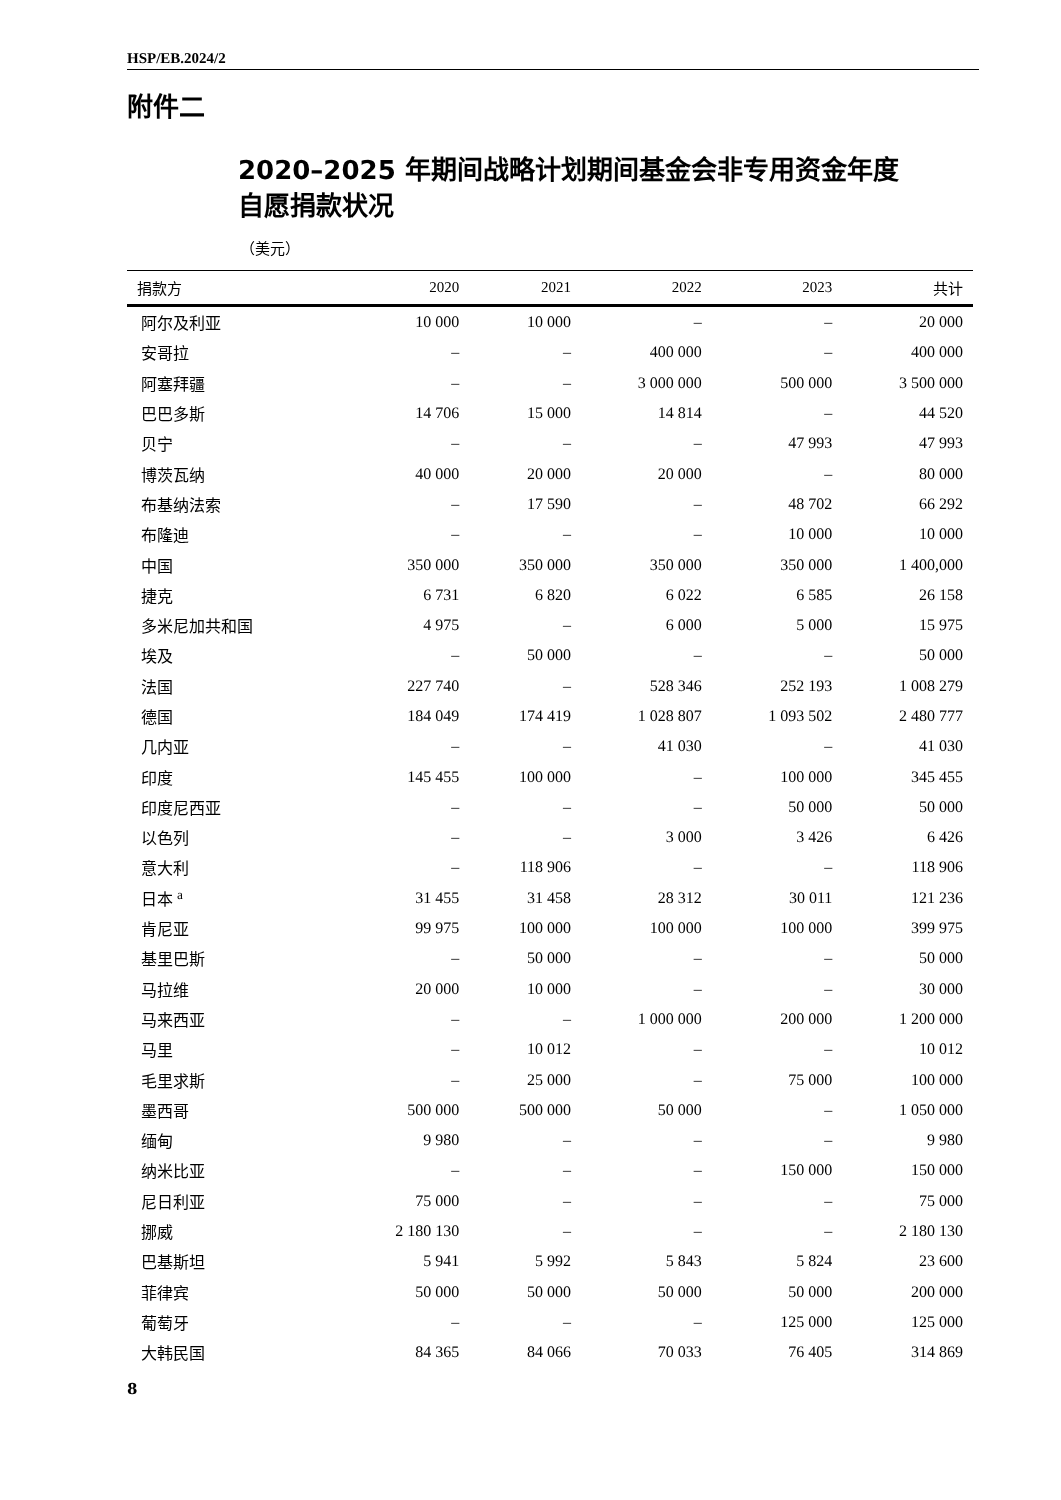HSP/EB.2024/2
附件二
2020–2025 年期间战略计划期间基金会非专用资金年度
自愿捐款状况
（美元）
| 捐款方 | 2020 | 2021 | 2022 | 2023 | 共计 |
| --- | --- | --- | --- | --- | --- |
| 阿尔及利亚 | 10 000 | 10 000 | – | – | 20 000 |
| 安哥拉 | – | – | 400 000 | – | 400 000 |
| 阿塞拜疆 | – | – | 3 000 000 | 500 000 | 3 500 000 |
| 巴巴多斯 | 14 706 | 15 000 | 14 814 | – | 44 520 |
| 贝宁 | – | – | – | 47 993 | 47 993 |
| 博茨瓦纳 | 40 000 | 20 000 | 20 000 | – | 80 000 |
| 布基纳法索 | – | 17 590 | – | 48 702 | 66 292 |
| 布隆迪 | – | – | – | 10 000 | 10 000 |
| 中国 | 350 000 | 350 000 | 350 000 | 350 000 | 1 400,000 |
| 捷克 | 6 731 | 6 820 | 6 022 | 6 585 | 26 158 |
| 多米尼加共和国 | 4 975 | – | 6 000 | 5 000 | 15 975 |
| 埃及 | – | 50 000 | – | – | 50 000 |
| 法国 | 227 740 | – | 528 346 | 252 193 | 1 008 279 |
| 德国 | 184 049 | 174 419 | 1 028 807 | 1 093 502 | 2 480 777 |
| 几内亚 | – | – | 41 030 | – | 41 030 |
| 印度 | 145 455 | 100 000 | – | 100 000 | 345 455 |
| 印度尼西亚 | – | – | – | 50 000 | 50 000 |
| 以色列 | – | – | 3 000 | 3 426 | 6 426 |
| 意大利 | – | 118 906 | – | – | 118 906 |
| 日本 <sup>a</sup> | 31 455 | 31 458 | 28 312 | 30 011 | 121 236 |
| 肯尼亚 | 99 975 | 100 000 | 100 000 | 100 000 | 399 975 |
| 基里巴斯 | – | 50 000 | – | – | 50 000 |
| 马拉维 | 20 000 | 10 000 | – | – | 30 000 |
| 马来西亚 | – | – | 1 000 000 | 200 000 | 1 200 000 |
| 马里 | – | 10 012 | – | – | 10 012 |
| 毛里求斯 | – | 25 000 | – | 75 000 | 100 000 |
| 墨西哥 | 500 000 | 500 000 | 50 000 | – | 1 050 000 |
| 缅甸 | 9 980 | – | – | – | 9 980 |
| 纳米比亚 | – | – | – | 150 000 | 150 000 |
| 尼日利亚 | 75 000 | – | – | – | 75 000 |
| 挪威 | 2 180 130 | – | – | – | 2 180 130 |
| 巴基斯坦 | 5 941 | 5 992 | 5 843 | 5 824 | 23 600 |
| 菲律宾 | 50 000 | 50 000 | 50 000 | 50 000 | 200 000 |
| 葡萄牙 | – | – | – | 125 000 | 125 000 |
| 大韩民国 | 84 365 | 84 066 | 70 033 | 76 405 | 314 869 |
8